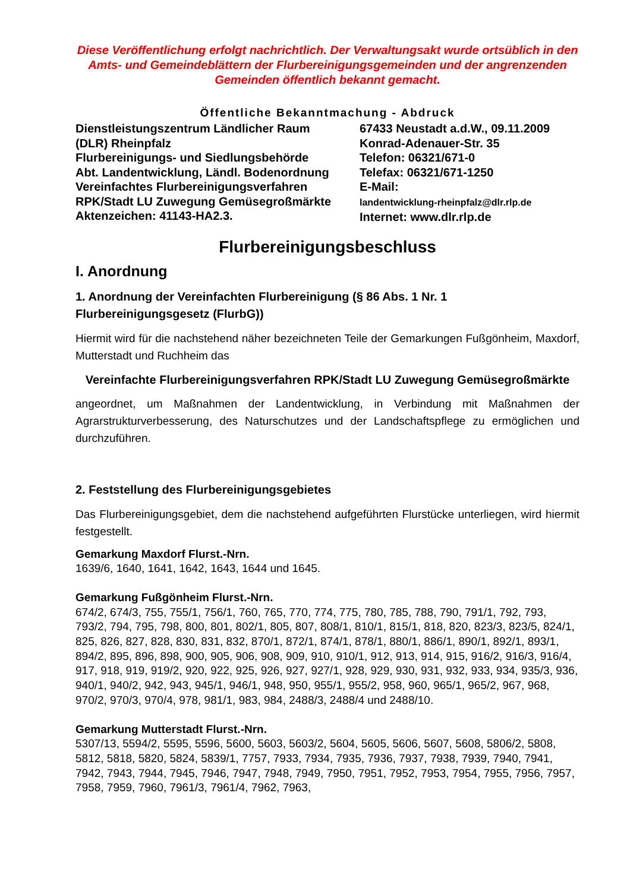Diese Veröffentlichung erfolgt nachrichtlich. Der Verwaltungsakt wurde ortsüblich in den Amts- und Gemeindeblättern der Flurbereinigungsgemeinden und der angrenzenden Gemeinden öffentlich bekannt gemacht.
Öffentliche Bekanntmachung - Abdruck
Dienstleistungszentrum Ländlicher Raum
(DLR) Rheinpfalz
Flurbereinigungs- und Siedlungsbehörde
Abt. Landentwicklung, Ländl. Bodenordnung
Vereinfachtes Flurbereinigungsverfahren
RPK/Stadt LU Zuwegung Gemüsegroßmärkte
Aktenzeichen: 41143-HA2.3.
67433 Neustadt a.d.W., 09.11.2009
Konrad-Adenauer-Str. 35
Telefon: 06321/671-0
Telefax: 06321/671-1250
E-Mail:
landentwicklung-rheinpfalz@dlr.rlp.de
Internet: www.dlr.rlp.de
Flurbereinigungsbeschluss
I. Anordnung
1. Anordnung der Vereinfachten Flurbereinigung (§ 86 Abs. 1 Nr. 1 Flurbereinigungsgesetz (FlurbG))
Hiermit wird für die nachstehend näher bezeichneten Teile der Gemarkungen Fußgönheim, Maxdorf, Mutterstadt und Ruchheim das
Vereinfachte Flurbereinigungsverfahren RPK/Stadt LU Zuwegung Gemüsegroßmärkte
angeordnet, um Maßnahmen der Landentwicklung, in Verbindung mit Maßnahmen der Agrarstrukturverbesserung, des Naturschutzes und der Landschaftspflege zu ermöglichen und durchzuführen.
2. Feststellung des Flurbereinigungsgebietes
Das Flurbereinigungsgebiet, dem die nachstehend aufgeführten Flurstücke unterliegen, wird hiermit festgestellt.
Gemarkung Maxdorf Flurst.-Nrn.
1639/6, 1640, 1641, 1642, 1643, 1644 und 1645.
Gemarkung Fußgönheim Flurst.-Nrn.
674/2, 674/3, 755, 755/1, 756/1, 760, 765, 770, 774, 775, 780, 785, 788, 790, 791/1, 792, 793, 793/2, 794, 795, 798, 800, 801, 802/1, 805, 807, 808/1, 810/1, 815/1, 818, 820, 823/3, 823/5, 824/1, 825, 826, 827, 828, 830, 831, 832, 870/1, 872/1, 874/1, 878/1, 880/1, 886/1, 890/1, 892/1, 893/1, 894/2, 895, 896, 898, 900, 905, 906, 908, 909, 910, 910/1, 912, 913, 914, 915, 916/2, 916/3, 916/4, 917, 918, 919, 919/2, 920, 922, 925, 926, 927, 927/1, 928, 929, 930, 931, 932, 933, 934, 935/3, 936, 940/1, 940/2, 942, 943, 945/1, 946/1, 948, 950, 955/1, 955/2, 958, 960, 965/1, 965/2, 967, 968, 970/2, 970/3, 970/4, 978, 981/1, 983, 984, 2488/3, 2488/4 und 2488/10.
Gemarkung Mutterstadt Flurst.-Nrn.
5307/13, 5594/2, 5595, 5596, 5600, 5603, 5603/2, 5604, 5605, 5606, 5607, 5608, 5806/2, 5808, 5812, 5818, 5820, 5824, 5839/1, 7757, 7933, 7934, 7935, 7936, 7937, 7938, 7939, 7940, 7941, 7942, 7943, 7944, 7945, 7946, 7947, 7948, 7949, 7950, 7951, 7952, 7953, 7954, 7955, 7956, 7957, 7958, 7959, 7960, 7961/3, 7961/4, 7962, 7963,